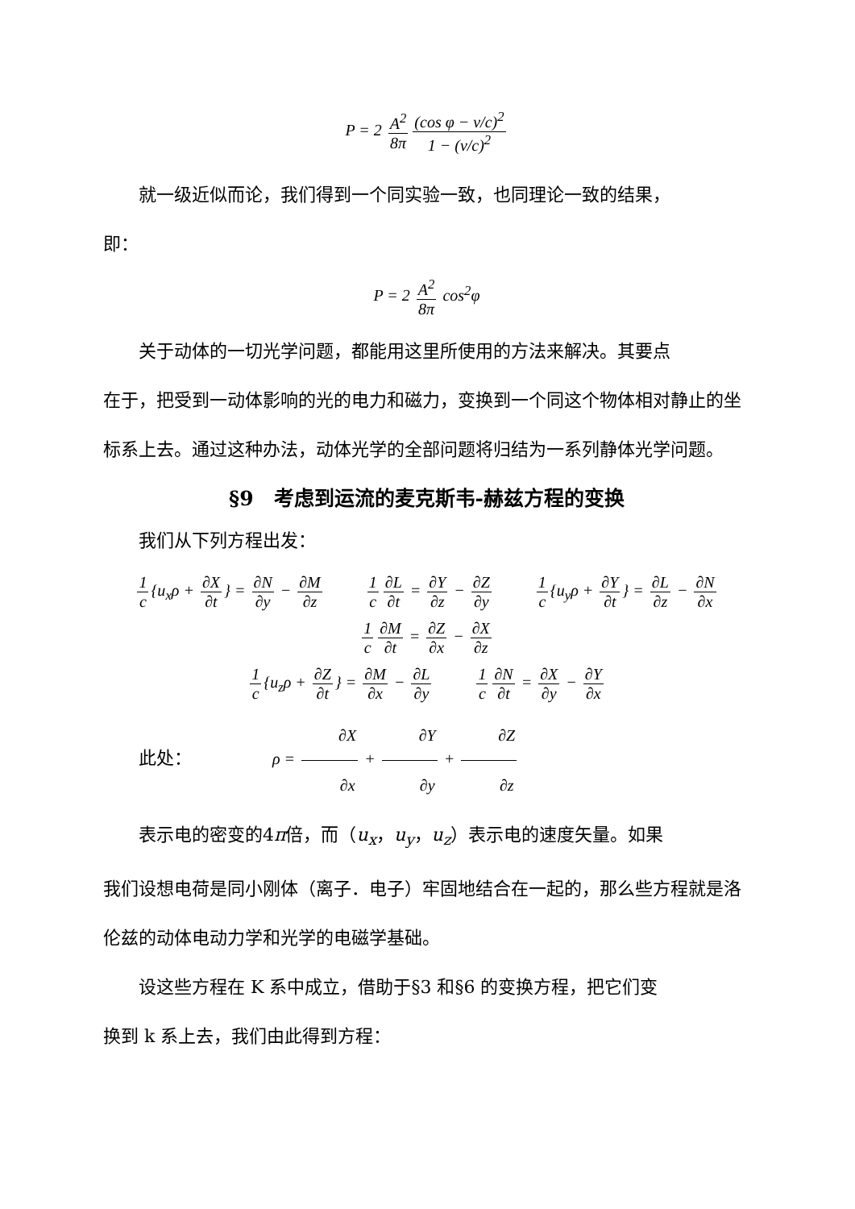P = 2 A<sup>2</sup> 8π (cos φ − v/c)<sup>2</sup> 1 − (v/c)<sup>2</sup>
就一级近似而论，我们得到一个同实验一致，也同理论一致的结果，
即：
P = 2 A<sup>2</sup> 8π cos<sup>2</sup>φ
关于动体的一切光学问题，都能用这里所使用的方法来解决。其要点
在于，把受到一动体影响的光的电力和磁力，变换到一个同这个物体相对静止的坐标系上去。通过这种办法，动体光学的全部问题将归结为一系列静体光学问题。
§9　考虑到运流的麦克斯韦-赫兹方程的变换
我们从下列方程出发：
1 c {u<sub>x</sub>ρ + ∂X ∂t } = ∂N ∂y − ∂M ∂z 1 c ∂L ∂t = ∂Y ∂z − ∂Z ∂y 1 c {u<sub>y</sub>ρ + ∂Y ∂t } = ∂L ∂z − ∂N ∂x
1 c ∂M ∂t = ∂Z ∂x − ∂X ∂z
1 c {u<sub>z</sub>ρ + ∂Z ∂t } = ∂M ∂x − ∂L ∂y 1 c ∂N ∂t = ∂X ∂y − ∂Y ∂x
此处： ρ = ∂X ∂x + ∂Y ∂y + ∂Z ∂z
表示电的密变的4π倍，而（u<sub>x</sub>，u<sub>y</sub>，u<sub>z</sub>）表示电的速度矢量。如果
我们设想电荷是同小刚体（离子．电子）牢固地结合在一起的，那么些方程就是洛伦兹的动体电动力学和光学的电磁学基础。
设这些方程在 K 系中成立，借助于§3 和§6 的变换方程，把它们变
换到 k 系上去，我们由此得到方程：